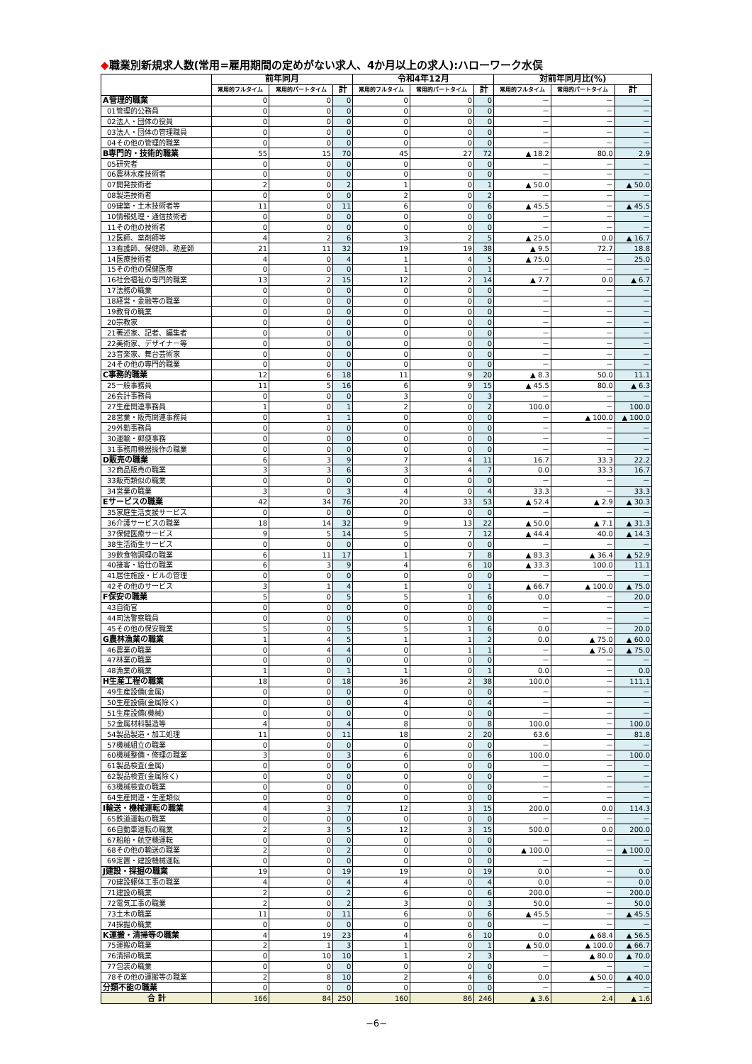◆職業別新規求人数(常用=雇用期間の定めがない求人、4か月以上の求人):ハローワーク水俣
| | 前年同月 | | | 令和4年12月 | | | 対前年同月比(%) | | |
| --- | --- | --- | --- | --- | --- | --- | --- | --- | --- |
| | 常用的フルタイム | 常用的パートタイム | 計 | 常用的フルタイム | 常用的パートタイム | 計 | 常用的フルタイム | 常用的パートタイム | 計 |
| A管理的職業 | 0 | 0 | 0 | 0 | 0 | 0 | － | － | － |
| 01管理的公務員 | 0 | 0 | 0 | 0 | 0 | 0 | － | － | － |
| 02法人・団体の役員 | 0 | 0 | 0 | 0 | 0 | 0 | － | － | － |
| 03法人・団体の管理職員 | 0 | 0 | 0 | 0 | 0 | 0 | － | － | － |
| 04その他の管理的職業 | 0 | 0 | 0 | 0 | 0 | 0 | － | － | － |
| B専門的・技術的職業 | 55 | 15 | 70 | 45 | 27 | 72 | ▲ 18.2 | 80.0 | 2.9 |
| 05研究者 | 0 | 0 | 0 | 0 | 0 | 0 | － | － | － |
| 06農林水産技術者 | 0 | 0 | 0 | 0 | 0 | 0 | － | － | － |
| 07開発技術者 | 2 | 0 | 2 | 1 | 0 | 1 | ▲ 50.0 | － | ▲ 50.0 |
| 08製造技術者 | 0 | 0 | 0 | 2 | 0 | 2 | － | － | － |
| 09建築・土木技術者等 | 11 | 0 | 11 | 6 | 0 | 6 | ▲ 45.5 | － | ▲ 45.5 |
| 10情報処理・通信技術者 | 0 | 0 | 0 | 0 | 0 | 0 | － | － | － |
| 11その他の技術者 | 0 | 0 | 0 | 0 | 0 | 0 | － | － | － |
| 12医師、薬剤師等 | 4 | 2 | 6 | 3 | 2 | 5 | ▲ 25.0 | 0.0 | ▲ 16.7 |
| 13看護師、保健師、助産師 | 21 | 11 | 32 | 19 | 19 | 38 | ▲ 9.5 | 72.7 | 18.8 |
| 14医療技術者 | 4 | 0 | 4 | 1 | 4 | 5 | ▲ 75.0 | － | 25.0 |
| 15その他の保健医療 | 0 | 0 | 0 | 1 | 0 | 1 | － | － | － |
| 16社会福祉の専門的職業 | 13 | 2 | 15 | 12 | 2 | 14 | ▲ 7.7 | 0.0 | ▲ 6.7 |
| 17法務の職業 | 0 | 0 | 0 | 0 | 0 | 0 | － | － | － |
| 18経営・金融等の職業 | 0 | 0 | 0 | 0 | 0 | 0 | － | － | － |
| 19教育の職業 | 0 | 0 | 0 | 0 | 0 | 0 | － | － | － |
| 20宗教家 | 0 | 0 | 0 | 0 | 0 | 0 | － | － | － |
| 21著述家、記者、編集者 | 0 | 0 | 0 | 0 | 0 | 0 | － | － | － |
| 22美術家、デザイナー等 | 0 | 0 | 0 | 0 | 0 | 0 | － | － | － |
| 23音楽家、舞台芸術家 | 0 | 0 | 0 | 0 | 0 | 0 | － | － | － |
| 24その他の専門的職業 | 0 | 0 | 0 | 0 | 0 | 0 | － | － | － |
| C事務的職業 | 12 | 6 | 18 | 11 | 9 | 20 | ▲ 8.3 | 50.0 | 11.1 |
| 25一般事務員 | 11 | 5 | 16 | 6 | 9 | 15 | ▲ 45.5 | 80.0 | ▲ 6.3 |
| 26会計事務員 | 0 | 0 | 0 | 3 | 0 | 3 | － | － | － |
| 27生産関連事務員 | 1 | 0 | 1 | 2 | 0 | 2 | 100.0 | － | 100.0 |
| 28営業・販売関連事務員 | 0 | 1 | 1 | 0 | 0 | 0 | － | ▲ 100.0 | ▲ 100.0 |
| 29外勤事務員 | 0 | 0 | 0 | 0 | 0 | 0 | － | － | － |
| 30運輸・郵便事務 | 0 | 0 | 0 | 0 | 0 | 0 | － | － | － |
| 31事務用機器操作の職業 | 0 | 0 | 0 | 0 | 0 | 0 | － | － | － |
| D販売の職業 | 6 | 3 | 9 | 7 | 4 | 11 | 16.7 | 33.3 | 22.2 |
| 32商品販売の職業 | 3 | 3 | 6 | 3 | 4 | 7 | 0.0 | 33.3 | 16.7 |
| 33販売類似の職業 | 0 | 0 | 0 | 0 | 0 | 0 | － | － | － |
| 34営業の職業 | 3 | 0 | 3 | 4 | 0 | 4 | 33.3 | － | 33.3 |
| Eサービスの職業 | 42 | 34 | 76 | 20 | 33 | 53 | ▲ 52.4 | ▲ 2.9 | ▲ 30.3 |
| 35家庭生活支援サービス | 0 | 0 | 0 | 0 | 0 | 0 | － | － | － |
| 36介護サービスの職業 | 18 | 14 | 32 | 9 | 13 | 22 | ▲ 50.0 | ▲ 7.1 | ▲ 31.3 |
| 37保健医療サービス | 9 | 5 | 14 | 5 | 7 | 12 | ▲ 44.4 | 40.0 | ▲ 14.3 |
| 38生活衛生サービス | 0 | 0 | 0 | 0 | 0 | 0 | － | － | － |
| 39飲食物調理の職業 | 6 | 11 | 17 | 1 | 7 | 8 | ▲ 83.3 | ▲ 36.4 | ▲ 52.9 |
| 40接客・給仕の職業 | 6 | 3 | 9 | 4 | 6 | 10 | ▲ 33.3 | 100.0 | 11.1 |
| 41居住施設・ビルの管理 | 0 | 0 | 0 | 0 | 0 | 0 | － | － | － |
| 42その他のサービス | 3 | 1 | 4 | 1 | 0 | 1 | ▲ 66.7 | ▲ 100.0 | ▲ 75.0 |
| F保安の職業 | 5 | 0 | 5 | 5 | 1 | 6 | 0.0 | － | 20.0 |
| 43自衛官 | 0 | 0 | 0 | 0 | 0 | 0 | － | － | － |
| 44司法警察職員 | 0 | 0 | 0 | 0 | 0 | 0 | － | － | － |
| 45その他の保安職業 | 5 | 0 | 5 | 5 | 1 | 6 | 0.0 | － | 20.0 |
| G農林漁業の職業 | 1 | 4 | 5 | 1 | 1 | 2 | 0.0 | ▲ 75.0 | ▲ 60.0 |
| 46農業の職業 | 0 | 4 | 4 | 0 | 1 | 1 | － | ▲ 75.0 | ▲ 75.0 |
| 47林業の職業 | 0 | 0 | 0 | 0 | 0 | 0 | － | － | － |
| 48漁業の職業 | 1 | 0 | 1 | 1 | 0 | 1 | 0.0 | － | 0.0 |
| H生産工程の職業 | 18 | 0 | 18 | 36 | 2 | 38 | 100.0 | － | 111.1 |
| 49生産設備(金属) | 0 | 0 | 0 | 0 | 0 | 0 | － | － | － |
| 50生産設備(金属除く) | 0 | 0 | 0 | 4 | 0 | 4 | － | － | － |
| 51生産設備(機械) | 0 | 0 | 0 | 0 | 0 | 0 | － | － | － |
| 52金属材料製造等 | 4 | 0 | 4 | 8 | 0 | 8 | 100.0 | － | 100.0 |
| 54製品製造・加工処理 | 11 | 0 | 11 | 18 | 2 | 20 | 63.6 | － | 81.8 |
| 57機械組立の職業 | 0 | 0 | 0 | 0 | 0 | 0 | － | － | － |
| 60機械整備・修理の職業 | 3 | 0 | 3 | 6 | 0 | 6 | 100.0 | － | 100.0 |
| 61製品検査(金属) | 0 | 0 | 0 | 0 | 0 | 0 | － | － | － |
| 62製品検査(金属除く) | 0 | 0 | 0 | 0 | 0 | 0 | － | － | － |
| 63機械検査の職業 | 0 | 0 | 0 | 0 | 0 | 0 | － | － | － |
| 64生産関連・生産類似 | 0 | 0 | 0 | 0 | 0 | 0 | － | － | － |
| I輸送・機械運転の職業 | 4 | 3 | 7 | 12 | 3 | 15 | 200.0 | 0.0 | 114.3 |
| 65鉄道運転の職業 | 0 | 0 | 0 | 0 | 0 | 0 | － | － | － |
| 66自動車運転の職業 | 2 | 3 | 5 | 12 | 3 | 15 | 500.0 | 0.0 | 200.0 |
| 67船舶・航空機運転 | 0 | 0 | 0 | 0 | 0 | 0 | － | － | － |
| 68その他の輸送の職業 | 2 | 0 | 2 | 0 | 0 | 0 | ▲ 100.0 | － | ▲ 100.0 |
| 69定置・建設機械運転 | 0 | 0 | 0 | 0 | 0 | 0 | － | － | － |
| J建設・採掘の職業 | 19 | 0 | 19 | 19 | 0 | 19 | 0.0 | － | 0.0 |
| 70建設躯体工事の職業 | 4 | 0 | 4 | 4 | 0 | 4 | 0.0 | － | 0.0 |
| 71建設の職業 | 2 | 0 | 2 | 6 | 0 | 6 | 200.0 | － | 200.0 |
| 72電気工事の職業 | 2 | 0 | 2 | 3 | 0 | 3 | 50.0 | － | 50.0 |
| 73土木の職業 | 11 | 0 | 11 | 6 | 0 | 6 | ▲ 45.5 | － | ▲ 45.5 |
| 74採掘の職業 | 0 | 0 | 0 | 0 | 0 | 0 | － | － | － |
| K運搬・清掃等の職業 | 4 | 19 | 23 | 4 | 6 | 10 | 0.0 | ▲ 68.4 | ▲ 56.5 |
| 75運搬の職業 | 2 | 1 | 3 | 1 | 0 | 1 | ▲ 50.0 | ▲ 100.0 | ▲ 66.7 |
| 76清掃の職業 | 0 | 10 | 10 | 1 | 2 | 3 | － | ▲ 80.0 | ▲ 70.0 |
| 77包装の職業 | 0 | 0 | 0 | 0 | 0 | 0 | － | － | － |
| 78その他の運搬等の職業 | 2 | 8 | 10 | 2 | 4 | 6 | 0.0 | ▲ 50.0 | ▲ 40.0 |
| 分類不能の職業 | 0 | 0 | 0 | 0 | 0 | 0 | － | － | － |
| 合 計 | 166 | 84 | 250 | 160 | 86 | 246 | ▲ 3.6 | 2.4 | ▲ 1.6 |
−6−